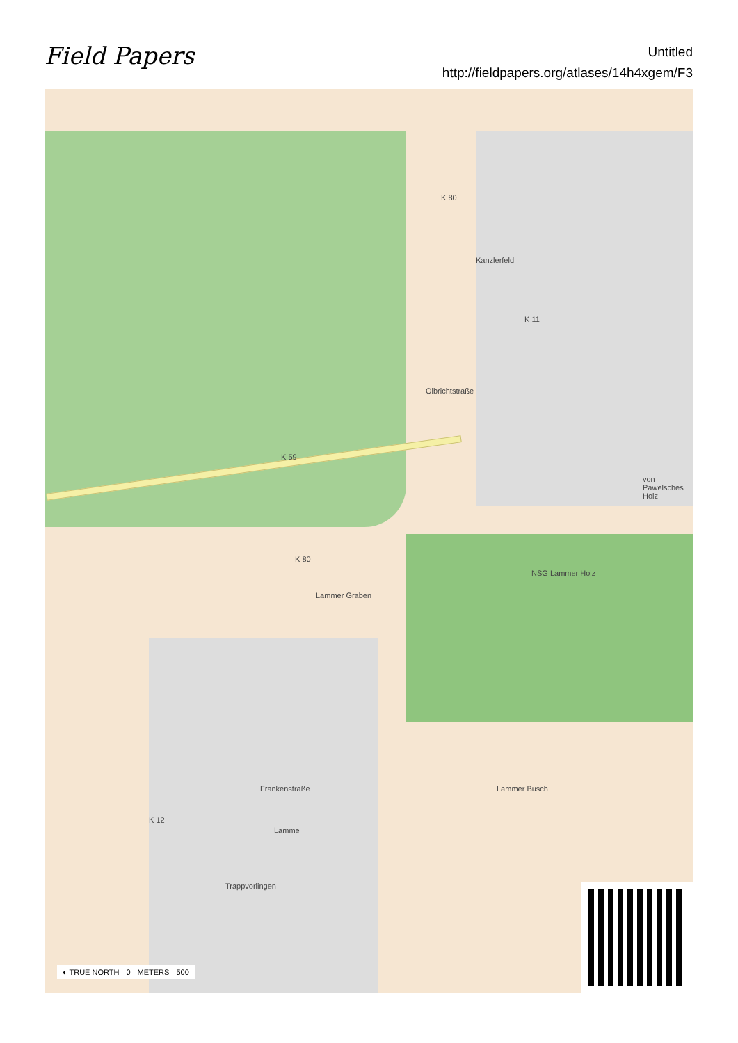Field Papers
Untitled
http://fieldpapers.org/atlases/14h4xgem/F3
K 80
Kanzlerfeld
K 11
Olbrichtstraße
K 59
K 80
Lammer Graben
NSG Lammer Holz
von Pawelsches Holz
Frankenstraße
K 12
Lamme
Lammer Busch
Trappvorlingen
◐ TRUE NORTH 0 METERS 500